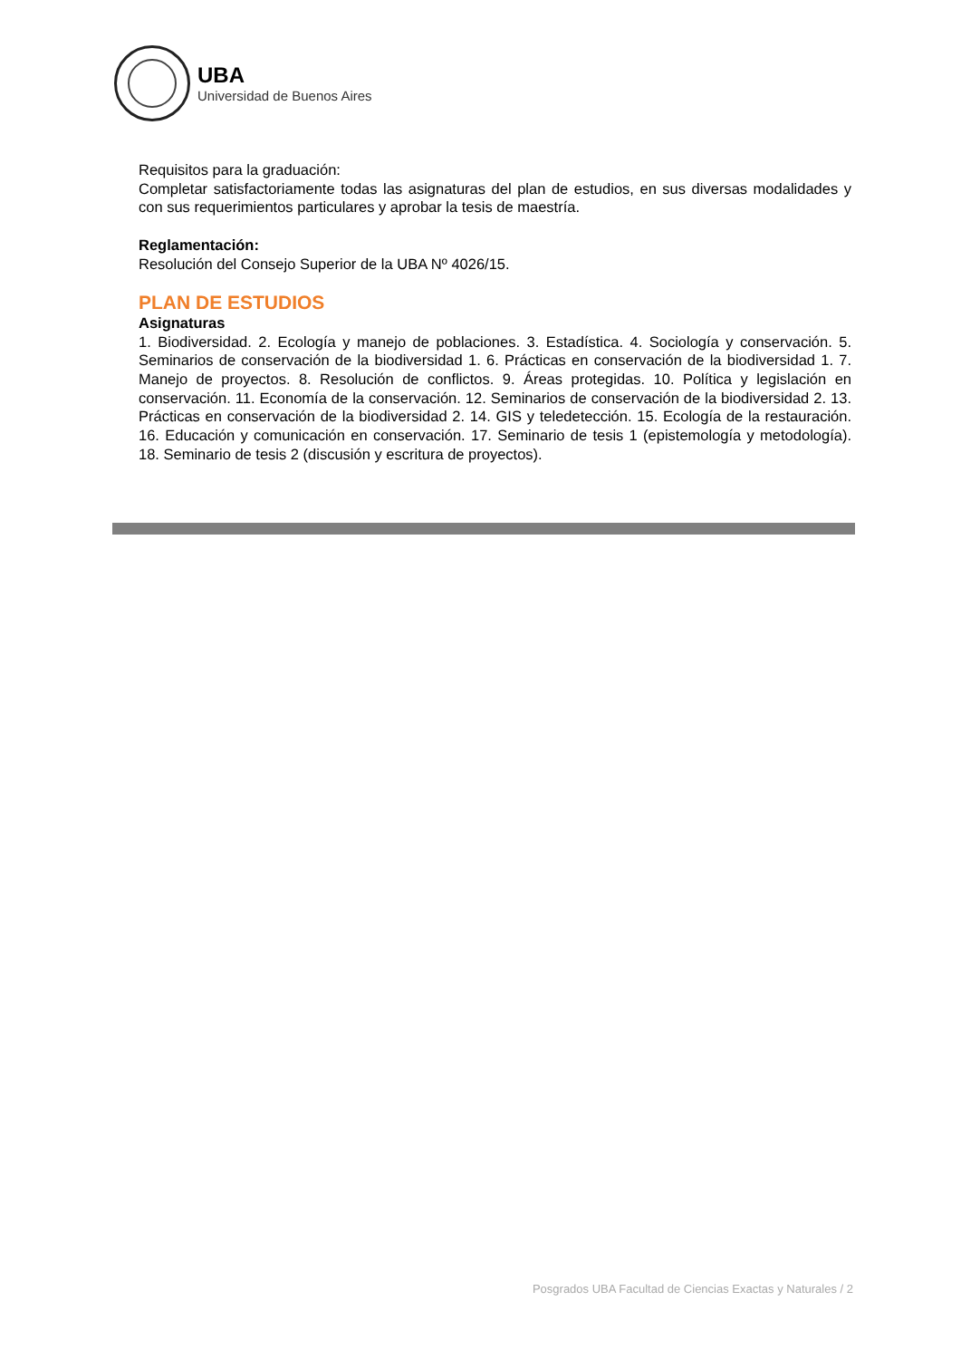UBA
Universidad de Buenos Aires
Requisitos para la graduación:
Completar satisfactoriamente todas las asignaturas del plan de estudios, en sus diversas modalidades y con sus requerimientos particulares y aprobar la tesis de maestría.
Reglamentación:
Resolución del Consejo Superior de la UBA Nº 4026/15.
PLAN DE ESTUDIOS
Asignaturas
1. Biodiversidad. 2. Ecología y manejo de poblaciones. 3. Estadística. 4. Sociología y conservación. 5. Seminarios de conservación de la biodiversidad 1. 6. Prácticas en conservación de la biodiversidad 1. 7. Manejo de proyectos. 8. Resolución de conflictos. 9. Áreas protegidas. 10. Política y legislación en conservación. 11. Economía de la conservación. 12. Seminarios de conservación de la biodiversidad 2. 13. Prácticas en conservación de la biodiversidad 2. 14. GIS y teledetección. 15. Ecología de la restauración. 16. Educación y comunicación en conservación. 17. Seminario de tesis 1 (epistemología y metodología). 18. Seminario de tesis 2 (discusión y escritura de proyectos).
Posgrados UBA Facultad de Ciencias Exactas y Naturales / 2